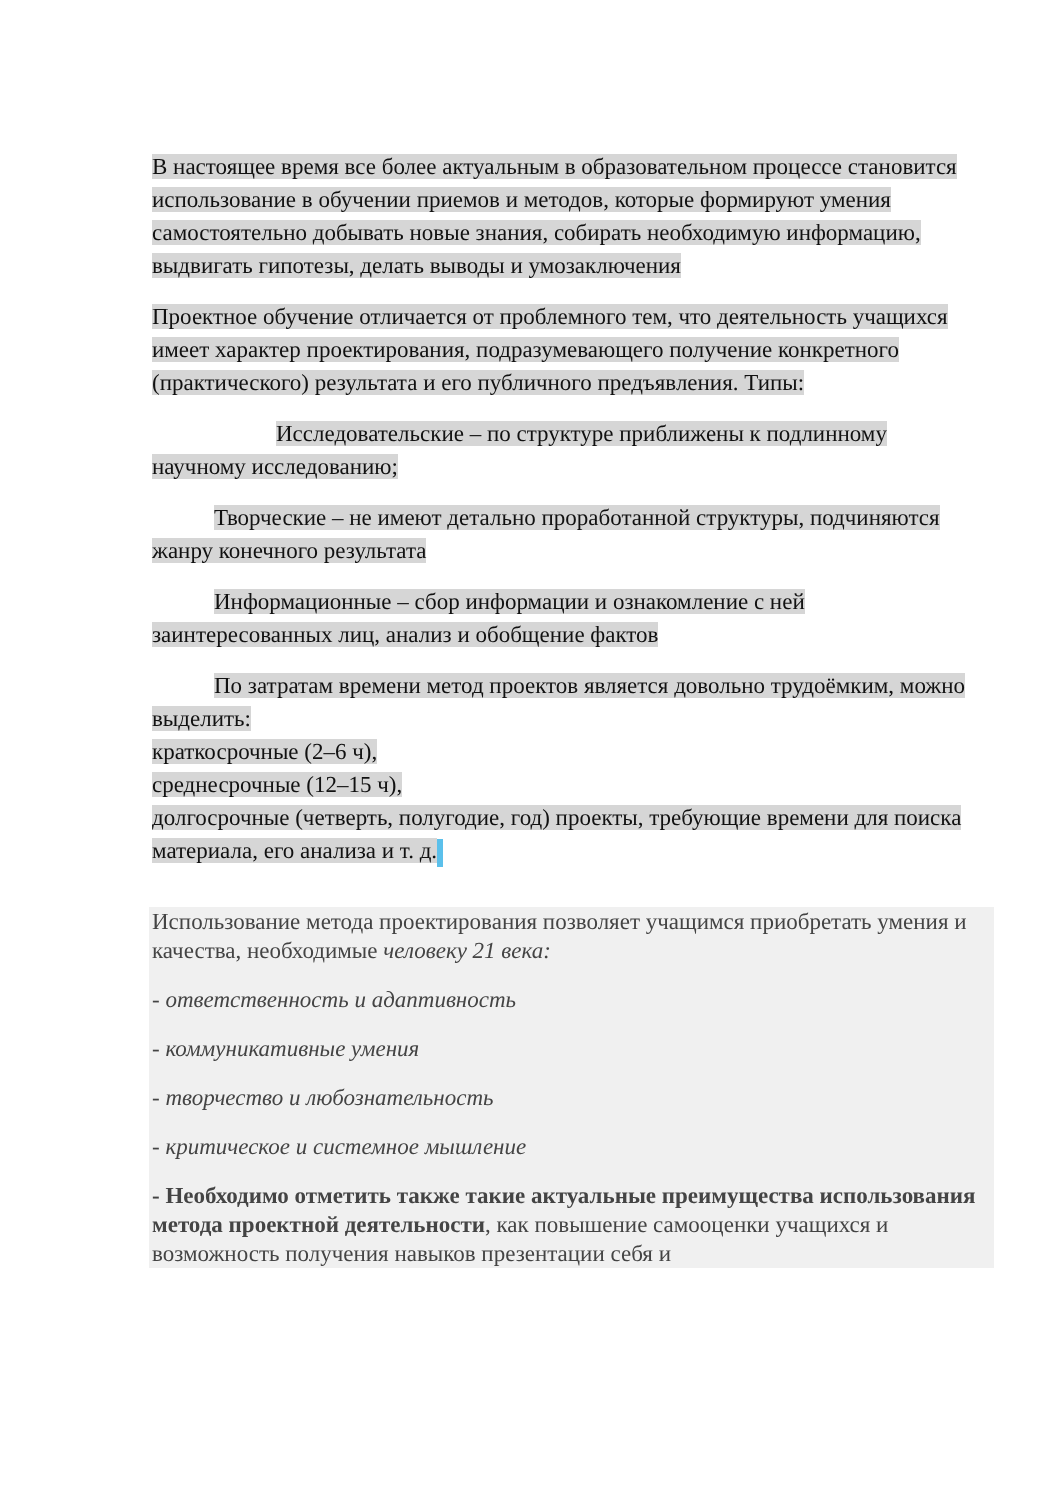В настоящее время все более актуальным в образовательном процессе становится использование в обучении приемов и методов, которые формируют умения самостоятельно добывать новые знания, собирать необходимую информацию, выдвигать гипотезы, делать выводы и умозаключения
Проектное обучение отличается от проблемного тем, что деятельность учащихся имеет характер проектирования, подразумевающего получение конкретного (практического) результата и его публичного предъявления. Типы:
Исследовательские – по структуре приближены к подлинному научному исследованию;
Творческие – не имеют детально проработанной структуры, подчиняются жанру конечного результата
Информационные – сбор информации и ознакомление с ней заинтересованных лиц, анализ и обобщение фактов
По затратам времени метод проектов является довольно трудоёмким, можно выделить:
краткосрочные (2–6 ч),
среднесрочные (12–15 ч),
долгосрочные (четверть, полугодие, год) проекты, требующие времени для поиска материала, его анализа и т. д.
Использование метода проектирования позволяет учащимся приобретать умения и качества, необходимые человеку 21 века:
- ответственность и адаптивность
- коммуникативные умения
- творчество и любознательность
- критическое и системное мышление
- Необходимо отметить также такие актуальные преимущества использования метода проектной деятельности, как повышение самооценки учащихся и возможность получения навыков презентации себя и